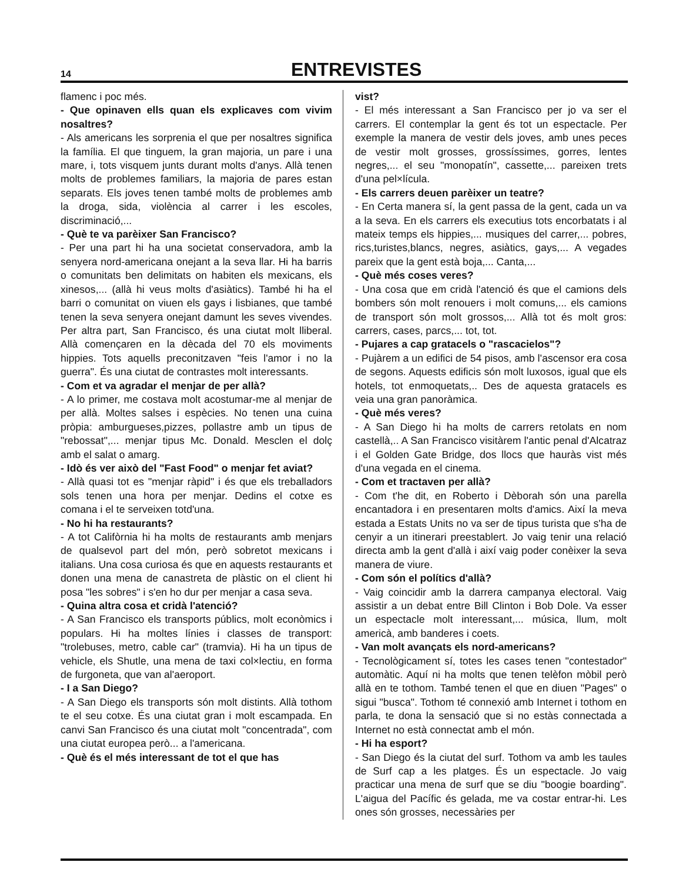14
ENTREVISTES
flamenc i poc més.
- Que opinaven ells quan els explicaves com vivim nosaltres?
- Als americans les sorprenia el que per nosaltres significa la família. El que tinguem, la gran majoria, un pare i una mare, i, tots visquem junts durant molts d'anys. Allà tenen molts de problemes familiars, la majoria de pares estan separats. Els joves tenen també molts de problemes amb la droga, sida, violència al carrer i les escoles, discriminació,...
- Què te va parèixer San Francisco?
- Per una part hi ha una societat conservadora, amb la senyera nord-americana onejant a la seva llar. Hi ha barris o comunitats ben delimitats on habiten els mexicans, els xinesos,... (allà hi veus molts d'asiàtics). També hi ha el barri o comunitat on viuen els gays i lisbianes, que també tenen la seva senyera onejant damunt les seves vivendes. Per altra part, San Francisco, és una ciutat molt lliberal. Allà començaren en la dècada del 70 els moviments hippies. Tots aquells preconitzaven "feis l'amor i no la guerra". És una ciutat de contrastes molt interessants.
- Com et va agradar el menjar de per allà?
- A lo primer, me costava molt acostumar-me al menjar de per allà. Moltes salses i espècies. No tenen una cuina pròpia: amburgueses,pizzes, pollastre amb un tipus de "rebossat",... menjar tipus Mc. Donald. Mesclen el dolç amb el salat o amarg.
- Idò és ver això del "Fast Food" o menjar fet aviat?
- Allà quasi tot es "menjar ràpid" i és que els treballadors sols tenen una hora per menjar. Dedins el cotxe es comana i el te serveixen totd'una.
- No hi ha restaurants?
- A tot Califòrnia hi ha molts de restaurants amb menjars de qualsevol part del món, però sobretot mexicans i italians. Una cosa curiosa és que en aquests restaurants et donen una mena de canastreta de plàstic on el client hi posa "les sobres" i s'en ho dur per menjar a casa seva.
- Quina altra cosa et cridà l'atenció?
- A San Francisco els transports públics, molt econòmics i populars. Hi ha moltes línies i classes de transport: "trolebuses, metro, cable car" (tramvia). Hi ha un tipus de vehicle, els Shutle, una mena de taxi col×lectiu, en forma de furgoneta, que van al'aeroport.
- I a San Diego?
- A San Diego els transports són molt distints. Allà tothom te el seu cotxe. És una ciutat gran i molt escampada. En canvi San Francisco és una ciutat molt "concentrada", com una ciutat europea però... a l'americana.
- Què és el més interessant de tot el que has
vist?
- El més interessant a San Francisco per jo va ser el carrers. El contemplar la gent és tot un espectacle. Per exemple la manera de vestir dels joves, amb unes peces de vestir molt grosses, grossíssimes, gorres, lentes negres,... el seu "monopatín", cassette,... pareixen trets d'una pel×lícula.
- Els carrers deuen parèixer un teatre?
- En Certa manera sí, la gent passa de la gent, cada un va a la seva. En els carrers els executius tots encorbatats i al mateix temps els hippies,... musiques del carrer,... pobres, rics,turistes,blancs, negres, asiàtics, gays,... A vegades pareix que la gent està boja,... Canta,...
- Què més coses veres?
- Una cosa que em cridà l'atenció és que el camions dels bombers són molt renouers i molt comuns,... els camions de transport són molt grossos,... Allà tot és molt gros: carrers, cases, parcs,... tot, tot.
- Pujares a cap gratacels o "rascacielos"?
- Pujàrem a un edifici de 54 pisos, amb l'ascensor era cosa de segons. Aquests edificis són molt luxosos, igual que els hotels, tot enmoquetats,.. Des de aquesta gratacels es veia una gran panoràmica.
- Què més veres?
- A San Diego hi ha molts de carrers retolats en nom castellà,.. A San Francisco visitàrem l'antic penal d'Alcatraz i el Golden Gate Bridge, dos llocs que hauràs vist més d'una vegada en el cinema.
- Com et tractaven per allà?
- Com t'he dit, en Roberto i Dèborah són una parella encantadora i en presentaren molts d'amics. Així la meva estada a Estats Units no va ser de tipus turista que s'ha de cenyir a un itinerari preestablert. Jo vaig tenir una relació directa amb la gent d'allà i així vaig poder conèixer la seva manera de viure.
- Com són el polítics d'allà?
- Vaig coincidir amb la darrera campanya electoral. Vaig assistir a un debat entre Bill Clinton i Bob Dole. Va esser un espectacle molt interessant,... música, llum, molt americà, amb banderes i coets.
- Van molt avançats els nord-americans?
- Tecnològicament sí, totes les cases tenen "contestador" automàtic. Aquí ni ha molts que tenen telèfon mòbil però allà en te tothom. També tenen el que en diuen "Pages" o sigui "busca". Tothom té connexió amb Internet i tothom en parla, te dona la sensació que si no estàs connectada a Internet no està connectat amb el món.
- Hi ha esport?
- San Diego és la ciutat del surf. Tothom va amb les taules de Surf cap a les platges. És un espectacle. Jo vaig practicar una mena de surf que se diu "boogie boarding". L'aigua del Pacífic és gelada, me va costar entrar-hi. Les ones són grosses, necessàries per